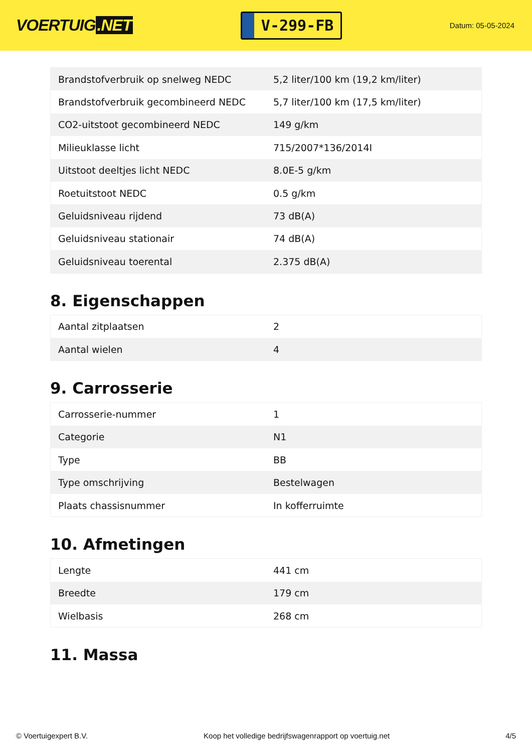VOERTUIG.NET
V-299-FB
Datum: 05-05-2024
| Brandstofverbruik op snelweg NEDC | 5,2 liter/100 km (19,2 km/liter) |
| Brandstofverbruik gecombineerd NEDC | 5,7 liter/100 km (17,5 km/liter) |
| CO2-uitstoot gecombineerd NEDC | 149 g/km |
| Milieuklasse licht | 715/2007*136/2014I |
| Uitstoot deeltjes licht NEDC | 8.0E-5 g/km |
| Roetuitstoot NEDC | 0.5 g/km |
| Geluidsniveau rijdend | 73 dB(A) |
| Geluidsniveau stationair | 74 dB(A) |
| Geluidsniveau toerental | 2.375 dB(A) |
8. Eigenschappen
| Aantal zitplaatsen | 2 |
| Aantal wielen | 4 |
9. Carrosserie
| Carrosserie-nummer | 1 |
| Categorie | N1 |
| Type | BB |
| Type omschrijving | Bestelwagen |
| Plaats chassisnummer | In kofferruimte |
10. Afmetingen
| Lengte | 441 cm |
| Breedte | 179 cm |
| Wielbasis | 268 cm |
11. Massa
© Voertuigexpert B.V. Koop het volledige bedrijfswagenrapport op voertuig.net 4/5